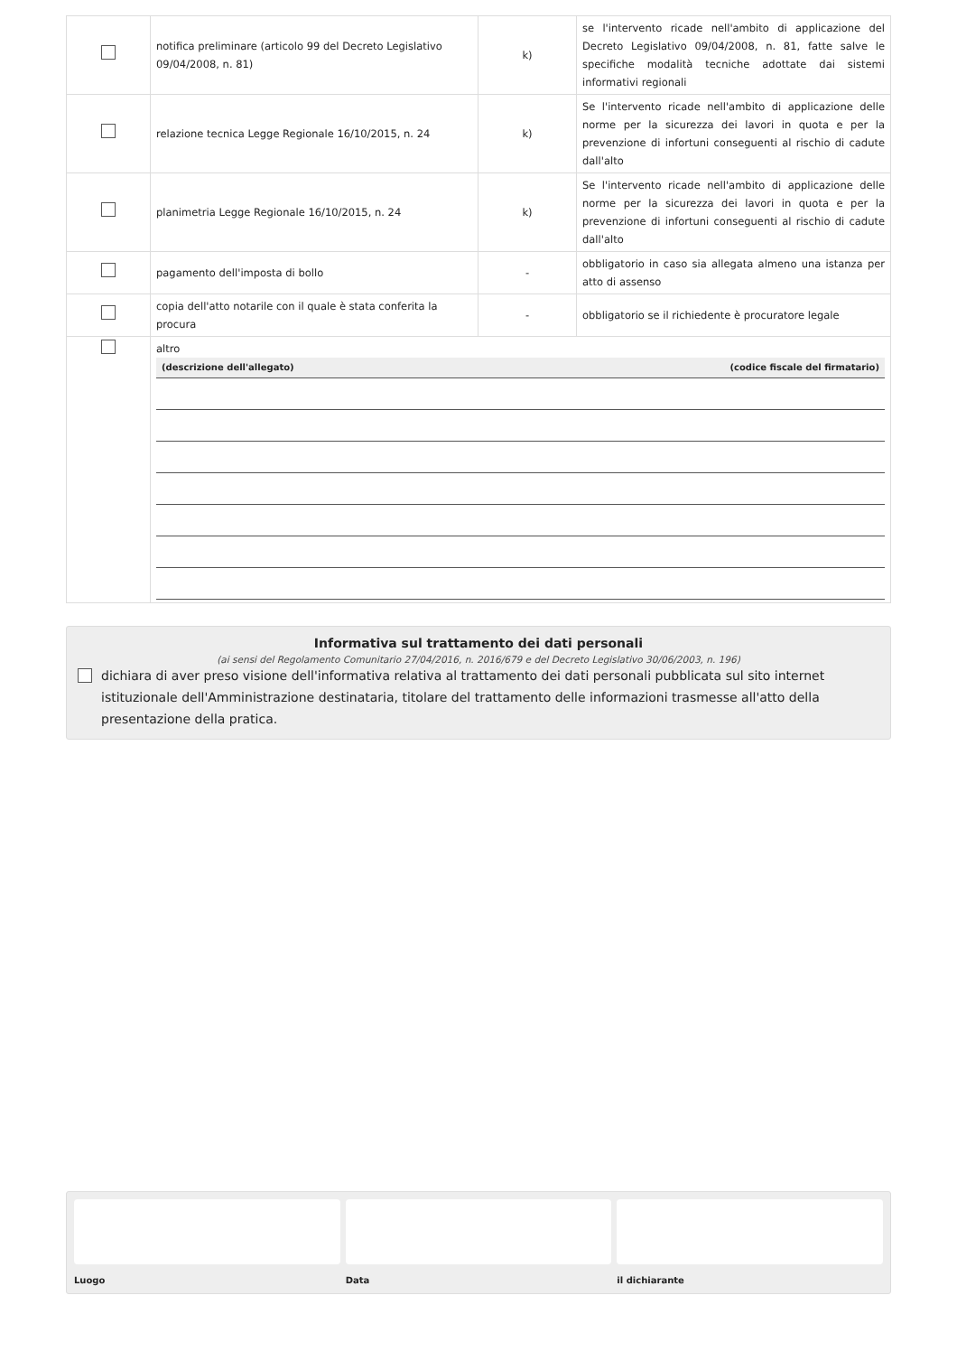| | notifica preliminare (articolo 99 del Decreto Legislativo 09/04/2008, n. 81) | k) | se l'intervento ricade nell'ambito di applicazione del Decreto Legislativo 09/04/2008, n. 81, fatte salve le specifiche modalità tecniche adottate dai sistemi informativi regionali |
| | relazione tecnica Legge Regionale 16/10/2015, n. 24 | k) | Se l'intervento ricade nell'ambito di applicazione delle norme per la sicurezza dei lavori in quota e per la prevenzione di infortuni conseguenti al rischio di cadute dall'alto |
| | planimetria Legge Regionale 16/10/2015, n. 24 | k) | Se l'intervento ricade nell'ambito di applicazione delle norme per la sicurezza dei lavori in quota e per la prevenzione di infortuni conseguenti al rischio di cadute dall'alto |
| | pagamento dell'imposta di bollo | - | obbligatorio in caso sia allegata almeno una istanza per atto di assenso |
| | copia dell'atto notarile con il quale è stata conferita la procura | - | obbligatorio se il richiedente è procuratore legale |
| | altro (descrizione dell'allegato) (codice fiscale del firmatario) | | |
Informativa sul trattamento dei dati personali
(ai sensi del Regolamento Comunitario 27/04/2016, n. 2016/679 e del Decreto Legislativo 30/06/2003, n. 196)
dichiara di aver preso visione dell'informativa relativa al trattamento dei dati personali pubblicata sul sito internet istituzionale dell'Amministrazione destinataria, titolare del trattamento delle informazioni trasmesse all'atto della presentazione della pratica.
Luogo Data il dichiarante